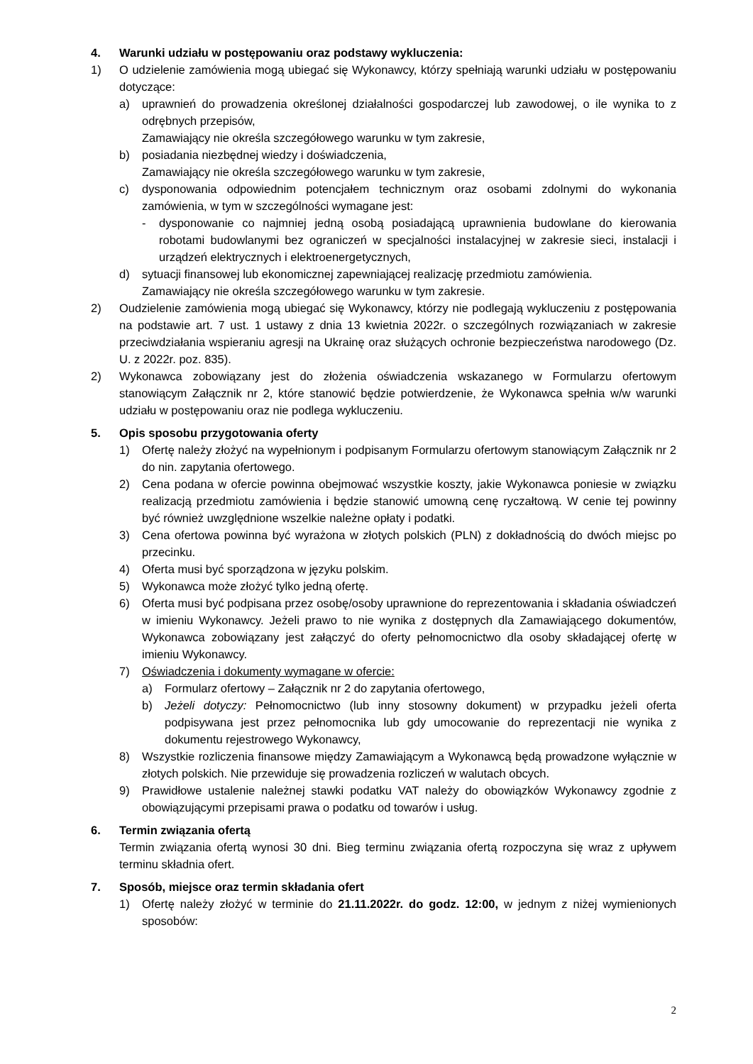4. Warunki udziału w postępowaniu oraz podstawy wykluczenia:
1) O udzielenie zamówienia mogą ubiegać się Wykonawcy, którzy spełniają warunki udziału w postępowaniu dotyczące:
a) uprawnień do prowadzenia określonej działalności gospodarczej lub zawodowej, o ile wynika to z odrębnych przepisów,
Zamawiający nie określa szczegółowego warunku w tym zakresie,
b) posiadania niezbędnej wiedzy i doświadczenia,
Zamawiający nie określa szczegółowego warunku w tym zakresie,
c) dysponowania odpowiednim potencjałem technicznym oraz osobami zdolnymi do wykonania zamówienia, w tym w szczególności wymagane jest:
- dysponowanie co najmniej jedną osobą posiadającą uprawnienia budowlane do kierowania robotami budowlanymi bez ograniczeń w specjalności instalacyjnej w zakresie sieci, instalacji i urządzeń elektrycznych i elektroenergetycznych,
d) sytuacji finansowej lub ekonomicznej zapewniającej realizację przedmiotu zamówienia.
Zamawiający nie określa szczegółowego warunku w tym zakresie.
2) Oudzielenie zamówienia mogą ubiegać się Wykonawcy, którzy nie podlegają wykluczeniu z postępowania na podstawie art. 7 ust. 1 ustawy z dnia 13 kwietnia 2022r. o szczególnych rozwiązaniach w zakresie przeciwdziałania wspieraniu agresji na Ukrainę oraz służących ochronie bezpieczeństwa narodowego (Dz. U. z 2022r. poz. 835).
2) Wykonawca zobowiązany jest do złożenia oświadczenia wskazanego w Formularzu ofertowym stanowiącym Załącznik nr 2, które stanowić będzie potwierdzenie, że Wykonawca spełnia w/w warunki udziału w postępowaniu oraz nie podlega wykluczeniu.
5. Opis sposobu przygotowania oferty
1) Ofertę należy złożyć na wypełnionym i podpisanym Formularzu ofertowym stanowiącym Załącznik nr 2 do nin. zapytania ofertowego.
2) Cena podana w ofercie powinna obejmować wszystkie koszty, jakie Wykonawca poniesie w związku realizacją przedmiotu zamówienia i będzie stanowić umowną cenę ryczałtową. W cenie tej powinny być również uwzględnione wszelkie należne opłaty i podatki.
3) Cena ofertowa powinna być wyrażona w złotych polskich (PLN) z dokładnością do dwóch miejsc po przecinku.
4) Oferta musi być sporządzona w języku polskim.
5) Wykonawca może złożyć tylko jedną ofertę.
6) Oferta musi być podpisana przez osobę/osoby uprawnione do reprezentowania i składania oświadczeń w imieniu Wykonawcy. Jeżeli prawo to nie wynika z dostępnych dla Zamawiającego dokumentów, Wykonawca zobowiązany jest załączyć do oferty pełnomocnictwo dla osoby składającej ofertę w imieniu Wykonawcy.
7) Oświadczenia i dokumenty wymagane w ofercie:
a) Formularz ofertowy – Załącznik nr 2 do zapytania ofertowego,
b) Jeżeli dotyczy: Pełnomocnictwo (lub inny stosowny dokument) w przypadku jeżeli oferta podpisywana jest przez pełnomocnika lub gdy umocowanie do reprezentacji nie wynika z dokumentu rejestrowego Wykonawcy,
8) Wszystkie rozliczenia finansowe między Zamawiającym a Wykonawcą będą prowadzone wyłącznie w złotych polskich. Nie przewiduje się prowadzenia rozliczeń w walutach obcych.
9) Prawidłowe ustalenie należnej stawki podatku VAT należy do obowiązków Wykonawcy zgodnie z obowiązującymi przepisami prawa o podatku od towarów i usług.
6. Termin związania ofertą
Termin związania ofertą wynosi 30 dni. Bieg terminu związania ofertą rozpoczyna się wraz z upływem terminu składnia ofert.
7. Sposób, miejsce oraz termin składania ofert
1) Ofertę należy złożyć w terminie do 21.11.2022r. do godz. 12:00, w jednym z niżej wymienionych sposobów:
2